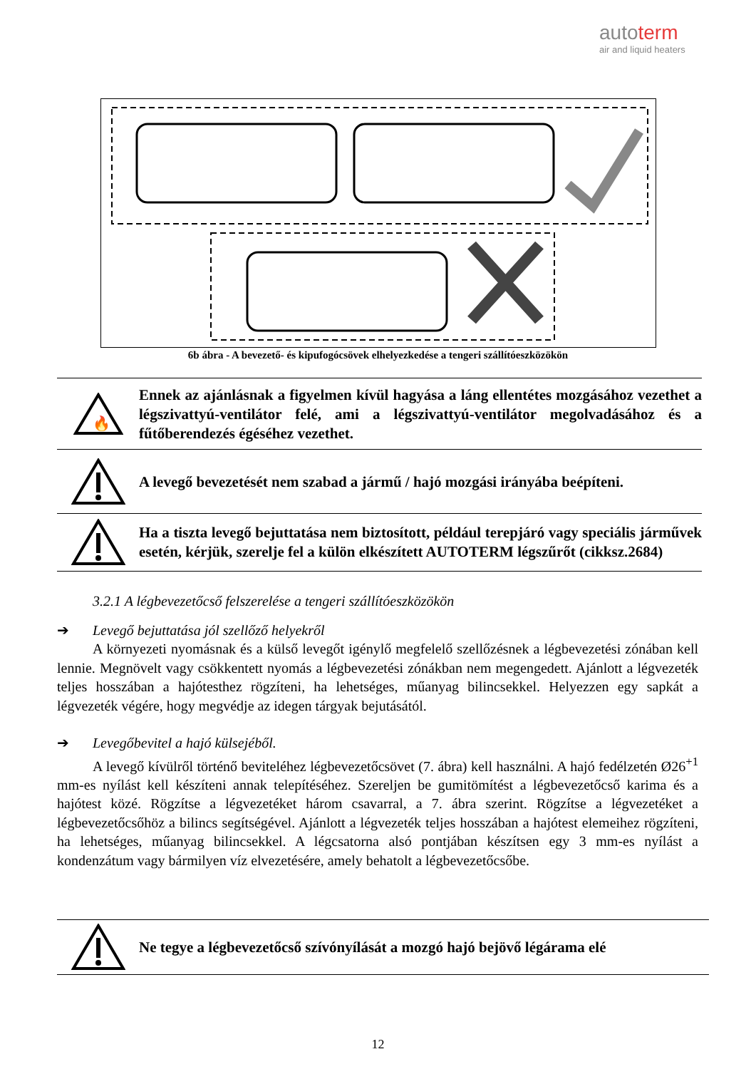autoterm
air and liquid heaters
6b ábra - A bevezető- és kipufogócsövek elhelyezkedése a tengeri szállítóeszközökön
🔥
Ennek az ajánlásnak a figyelmen kívül hagyása a láng ellentétes mozgásához vezethet a légszivattyú-ventilátor felé, ami a légszivattyú-ventilátor megolvadásához és a fűtőberendezés égéséhez vezethet.
A levegő bevezetését nem szabad a jármű / hajó mozgási irányába beépíteni.
Ha a tiszta levegő bejuttatása nem biztosított, például terepjáró vagy speciális járművek esetén, kérjük, szerelje fel a külön elkészített AUTOTERM légszűrőt (cikksz.2684)
3.2.1 A légbevezetőcső felszerelése a tengeri szállítóeszközökön
➔ Levegő bejuttatása jól szellőző helyekről
A környezeti nyomásnak és a külső levegőt igénylő megfelelő szellőzésnek a légbevezetési zónában kell lennie. Megnövelt vagy csökkentett nyomás a légbevezetési zónákban nem megengedett. Ajánlott a légvezeték teljes hosszában a hajótesthez rögzíteni, ha lehetséges, műanyag bilincsekkel. Helyezzen egy sapkát a légvezeték végére, hogy megvédje az idegen tárgyak bejutásától.
➔ Levegőbevitel a hajó külsejéből.
A levegő kívülről történő beviteléhez légbevezetőcsövet (7. ábra) kell használni. A hajó fedélzetén Ø26<sup>+1</sup> mm-es nyílást kell készíteni annak telepítéséhez. Szereljen be gumitömítést a légbevezetőcső karima és a hajótest közé. Rögzítse a légvezetéket három csavarral, a 7. ábra szerint. Rögzítse a légvezetéket a légbevezetőcsőhöz a bilincs segítségével. Ajánlott a légvezeték teljes hosszában a hajótest elemeihez rögzíteni, ha lehetséges, műanyag bilincsekkel. A légcsatorna alsó pontjában készítsen egy 3 mm-es nyílást a kondenzátum vagy bármilyen víz elvezetésére, amely behatolt a légbevezetőcsőbe.
Ne tegye a légbevezetőcső szívónyílását a mozgó hajó bejövő légárama elé
12